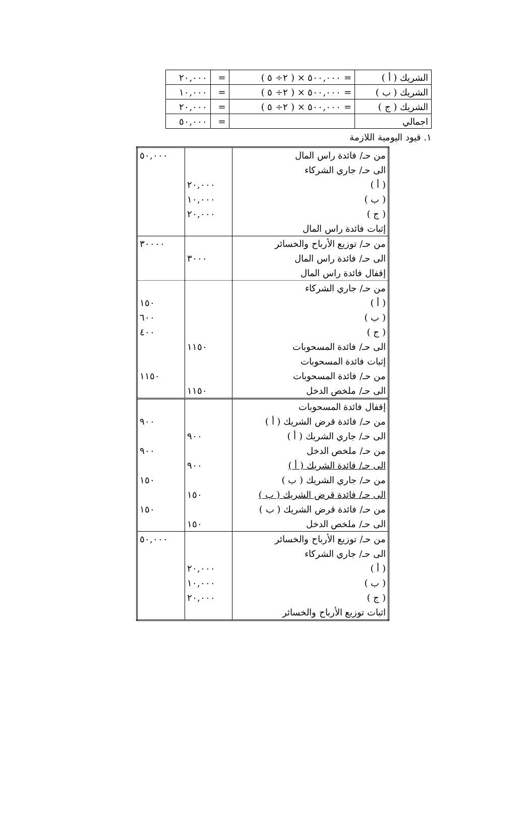| الشريك ( أ ) | = ٥٠٠,٠٠٠ × ( ٢÷ ٥ ) | = | ٢٠,٠٠٠ |
| الشريك ( ب ) | = ٥٠٠,٠٠٠ × ( ٢÷ ٥ ) | = | ١٠,٠٠٠ |
| الشريك ( ج ) | = ٥٠٠,٠٠٠ × ( ٢÷ ٥ ) | = | ٢٠,٠٠٠ |
| اجمالي | | = | ٥٠,٠٠٠ |
١. قيود اليومية اللازمة
| من حـ/ فائدة راس المال الى حـ/ جاري الشركاء ( أ ) ( ب ) ( ج ) إثبات فائدة راس المال | ٢٠,٠٠٠ ١٠,٠٠٠ ٢٠,٠٠٠ | ٥٠,٠٠٠ |
| من حـ/ توزيع الأرباح والخسائر الى حـ/ فائدة راس المال إقفال فائدة راس المال | ٣٠٠٠ | ٣٠٠٠٠ |
| من حـ/ جاري الشركاء ( أ ) ( ب ) ( ج ) الى حـ/ فائدة المسحوبات إثبات فائدة المسحوبات من حـ/ فائدة المسحوبات الى حـ/ ملخص الدخل | ١١٥٠ ١١٥٠ | ١٥٠ ٦٠٠ ٤٠٠ ١١٥٠ |
| إقفال فائدة المسحوبات من حـ/ فائدة قرض الشريك ( أ ) الى حـ/ جاري الشريك ( أ ) من حـ/ ملخص الدخل الى حـ/ فائدة الشريك ( أ ) من حـ/ جاري الشريك ( ب ) الى حـ/ فائدة قرض الشريك ( ب ) من حـ/ فائدة قرض الشريك ( ب ) الى حـ/ ملخص الدخل | ٩٠٠ ٩٠٠ ١٥٠ ١٥٠ | ٩٠٠ ٩٠٠ ١٥٠ ١٥٠ |
| من حـ/ توزيع الأرباح والخسائر الى حـ/ جاري الشركاء ( أ ) ( ب ) ( ج ) اثبات توزيع الأرباح والخسائر | ٢٠,٠٠٠ ١٠,٠٠٠ ٢٠,٠٠٠ | ٥٠,٠٠٠ |